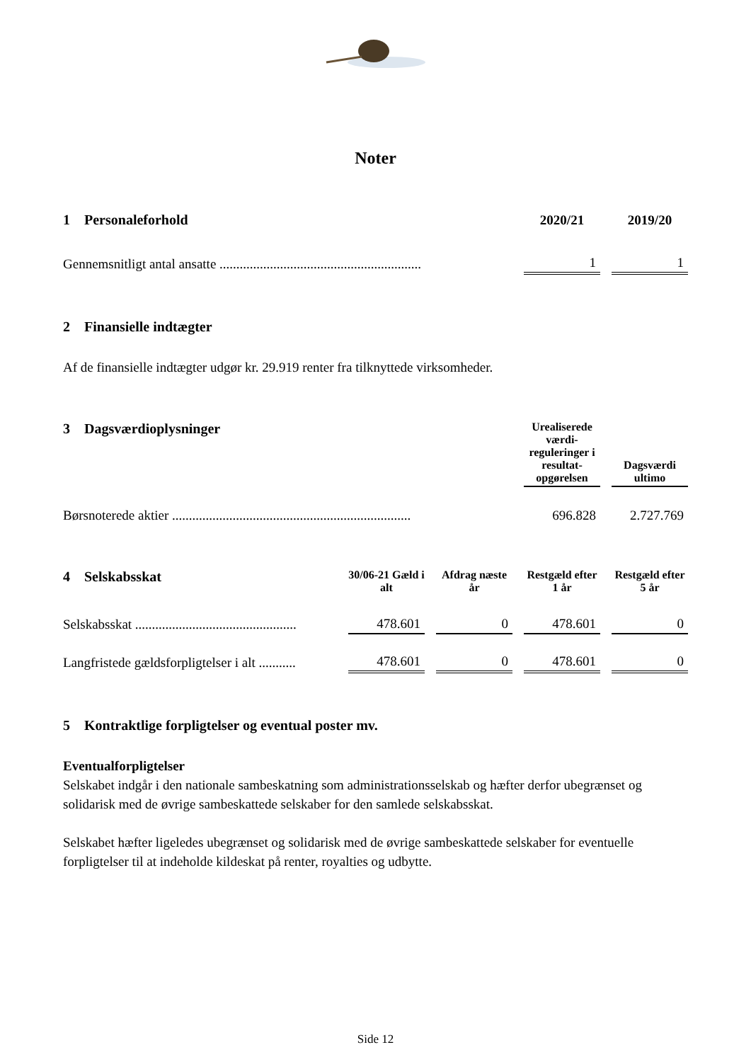Noter
| 1 Personaleforhold | | 2020/21 | | 2019/20 |
| Gennemsnitligt antal ansatte ............................................................ | | 1 | | 1 |
2 Finansielle indtægter
Af de finansielle indtægter udgør kr. 29.919 renter fra tilknyttede virksomheder.
| 3 Dagsværdioplysninger | | Urealiserede værdi-reguleringer i resultat-opgørelsen | | Dagsværdi ultimo |
| Børsnoterede aktier ....................................................................... | | 696.828 | | 2.727.769 |
| 4 Selskabsskat | | 30/06-21 Gæld i alt | | Afdrag næste år | | Restgæld efter 1 år | | Restgæld efter 5 år |
| Selskabsskat ................................................ | | 478.601 | | 0 | | 478.601 | | 0 |
| Langfristede gældsforpligtelser i alt ........... | | 478.601 | | 0 | | 478.601 | | 0 |
5 Kontraktlige forpligtelser og eventual poster mv.
Eventualforpligtelser
Selskabet indgår i den nationale sambeskatning som administrationsselskab og hæfter derfor ubegrænset og solidarisk med de øvrige sambeskattede selskaber for den samlede selskabsskat.
Selskabet hæfter ligeledes ubegrænset og solidarisk med de øvrige sambeskattede selskaber for eventuelle forpligtelser til at indeholde kildeskat på renter, royalties og udbytte.
Side 12